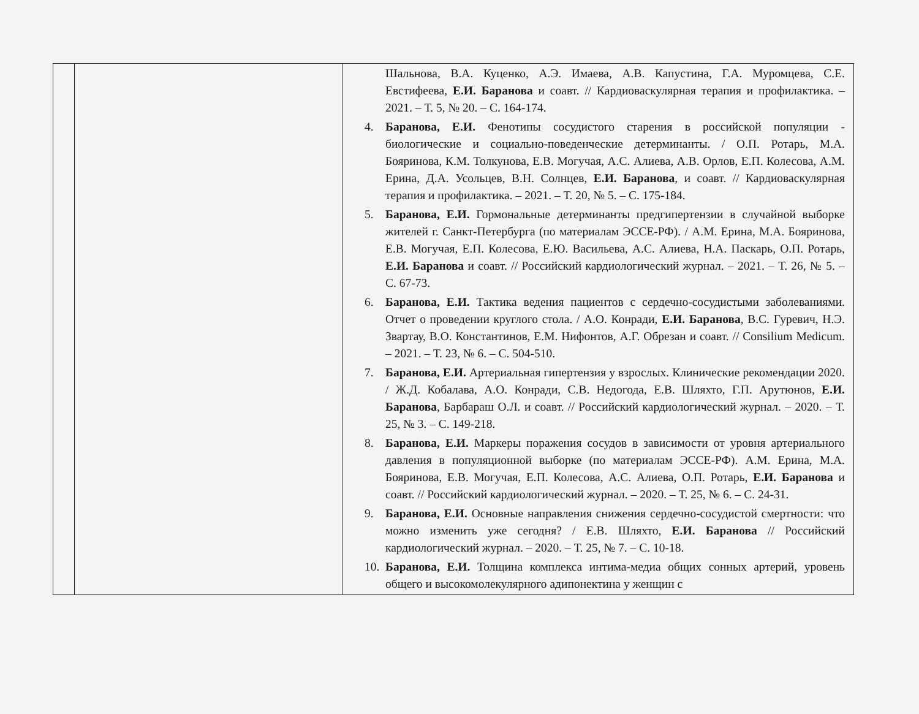| | | Шальнова, В.А. Куценко, А.Э. Имаева, А.В. Капустина, Г.А. Муромцева, С.Е. Евстифеева, Е.И. Баранова и соавт. // Кардиоваскулярная терапия и профилактика. – 2021. – Т. 5, № 20. – С. 164-174. 4. Баранова, Е.И. Фенотипы сосудистого старения в российской популяции - биологические и социально-поведенческие детерминанты. / О.П. Ротарь, М.А. Бояринова, К.М. Толкунова, Е.В. Могучая, А.С. Алиева, А.В. Орлов, Е.П. Колесова, А.М. Ерина, Д.А. Усольцев, В.Н. Солнцев, Е.И. Баранова , и соавт. // Кардиоваскулярная терапия и профилактика. – 2021. – Т. 20, № 5. – С. 175-184. 5. Баранова, Е.И. Гормональные детерминанты предгипертензии в случайной выборке жителей г. Санкт-Петербурга (по материалам ЭССЕ-РФ). / А.М. Ерина, М.А. Бояринова, Е.В. Могучая, Е.П. Колесова, Е.Ю. Васильева, А.С. Алиева, Н.А. Паскарь, О.П. Ротарь, Е.И. Баранова и соавт. // Российский кардиологический журнал. – 2021. – Т. 26, № 5. – С. 67-73. 6. Баранова, Е.И. Тактика ведения пациентов с сердечно-сосудистыми заболеваниями. Отчет о проведении круглого стола. / А.О. Конради, Е.И. Баранова , В.С. Гуревич, Н.Э. Звартау, В.О. Константинов, Е.М. Нифонтов, А.Г. Обрезан и соавт. // Consilium Medicum. – 2021. – Т. 23, № 6. – С. 504-510. 7. Баранова, Е.И. Артериальная гипертензия у взрослых. Клинические рекомендации 2020. / Ж.Д. Кобалава, А.О. Конради, С.В. Недогода, Е.В. Шляхто, Г.П. Арутюнов, Е.И. Баранова , Барбараш О.Л. и соавт. // Российский кардиологический журнал. – 2020. – Т. 25, № 3. – С. 149-218. 8. Баранова, Е.И. Маркеры поражения сосудов в зависимости от уровня артериального давления в популяционной выборке (по материалам ЭССЕ-РФ). А.М. Ерина, М.А. Бояринова, Е.В. Могучая, Е.П. Колесова, А.С. Алиева, О.П. Ротарь, Е.И. Баранова и соавт. // Российский кардиологический журнал. – 2020. – Т. 25, № 6. – С. 24-31. 9. Баранова, Е.И. Основные направления снижения сердечно-сосудистой смертности: что можно изменить уже сегодня? / Е.В. Шляхто, Е.И. Баранова // Российский кардиологический журнал. – 2020. – Т. 25, № 7. – С. 10-18. 10. Баранова, Е.И. Толщина комплекса интима-медиа общих сонных артерий, уровень общего и высокомолекулярного адипонектина у женщин с |